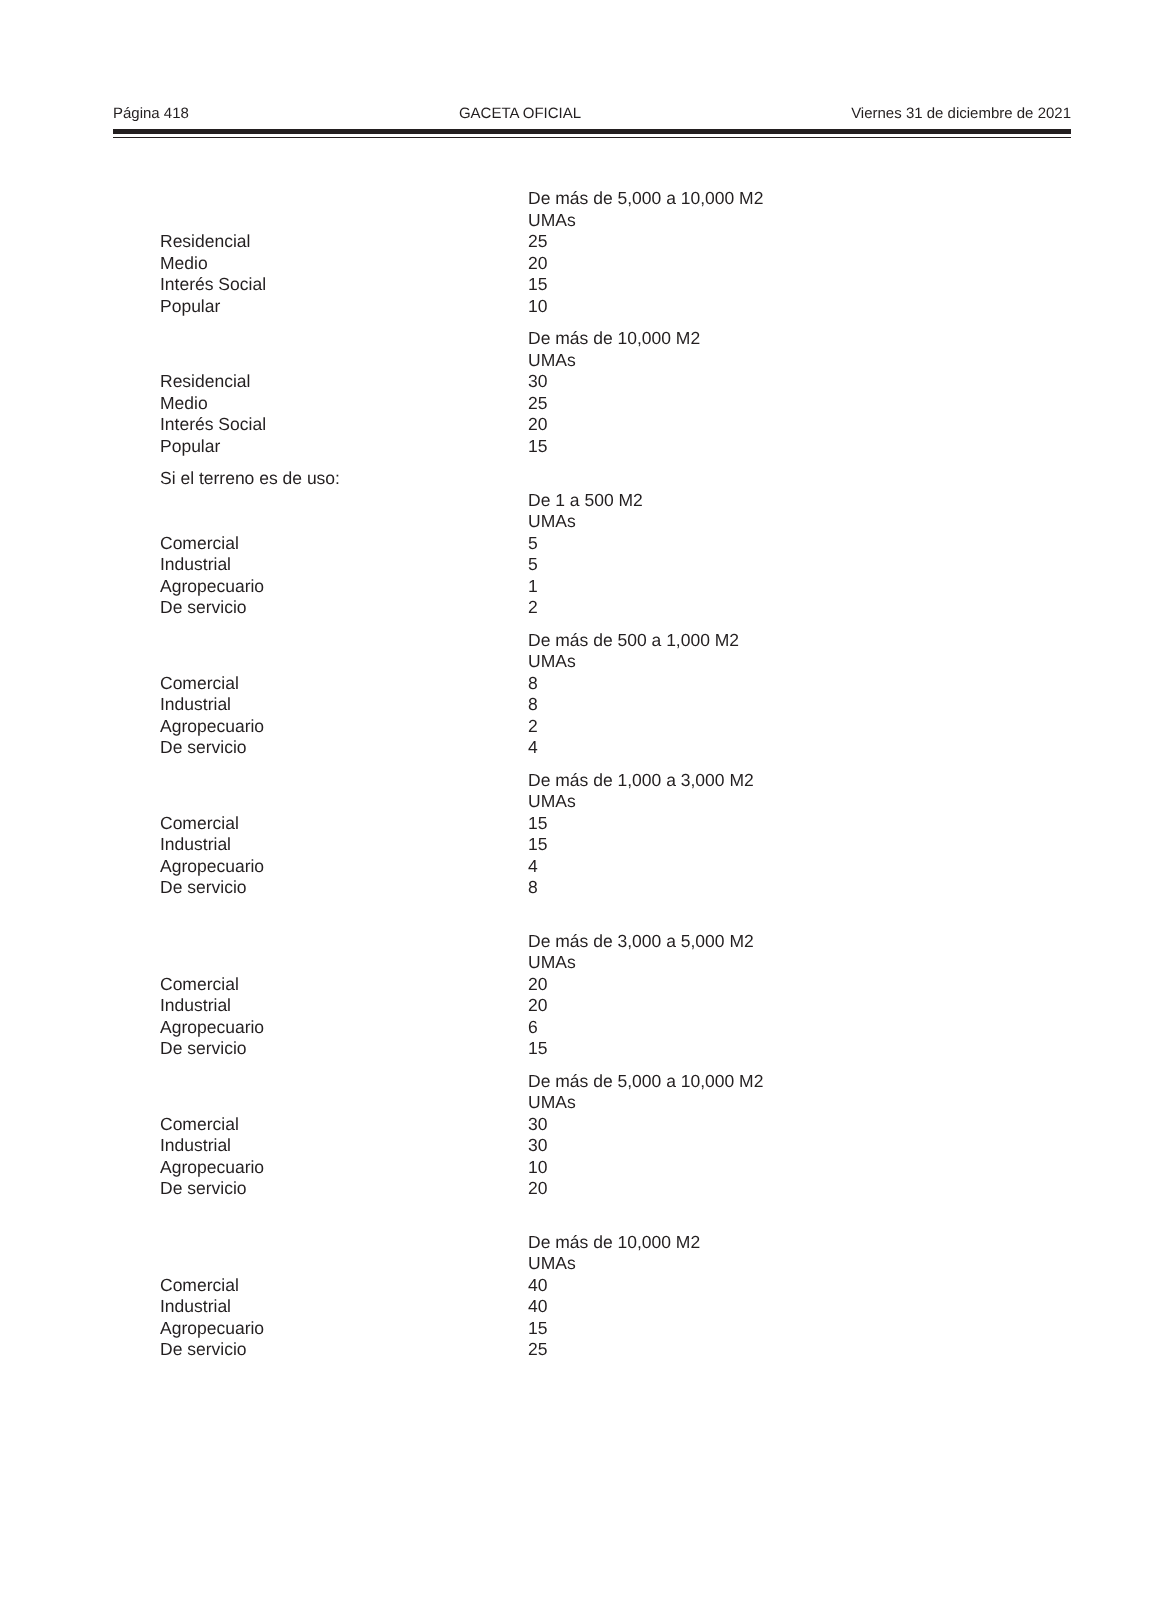Página 418 GACETA OFICIAL Viernes 31 de diciembre de 2021
| | De más de 5,000 a 10,000 M2 |
| | UMAs |
| Residencial | 25 |
| Medio | 20 |
| Interés Social | 15 |
| Popular | 10 |
| | De más de 10,000 M2 |
| | UMAs |
| Residencial | 30 |
| Medio | 25 |
| Interés Social | 20 |
| Popular | 15 |
| Si el terreno es de uso: | |
| | De 1 a 500 M2 |
| | UMAs |
| Comercial | 5 |
| Industrial | 5 |
| Agropecuario | 1 |
| De servicio | 2 |
| | De más de 500 a 1,000 M2 |
| | UMAs |
| Comercial | 8 |
| Industrial | 8 |
| Agropecuario | 2 |
| De servicio | 4 |
| | De más de 1,000 a 3,000 M2 |
| | UMAs |
| Comercial | 15 |
| Industrial | 15 |
| Agropecuario | 4 |
| De servicio | 8 |
| | De más de 3,000 a 5,000 M2 |
| | UMAs |
| Comercial | 20 |
| Industrial | 20 |
| Agropecuario | 6 |
| De servicio | 15 |
| | De más de 5,000 a 10,000 M2 |
| | UMAs |
| Comercial | 30 |
| Industrial | 30 |
| Agropecuario | 10 |
| De servicio | 20 |
| | De más de 10,000 M2 |
| | UMAs |
| Comercial | 40 |
| Industrial | 40 |
| Agropecuario | 15 |
| De servicio | 25 |